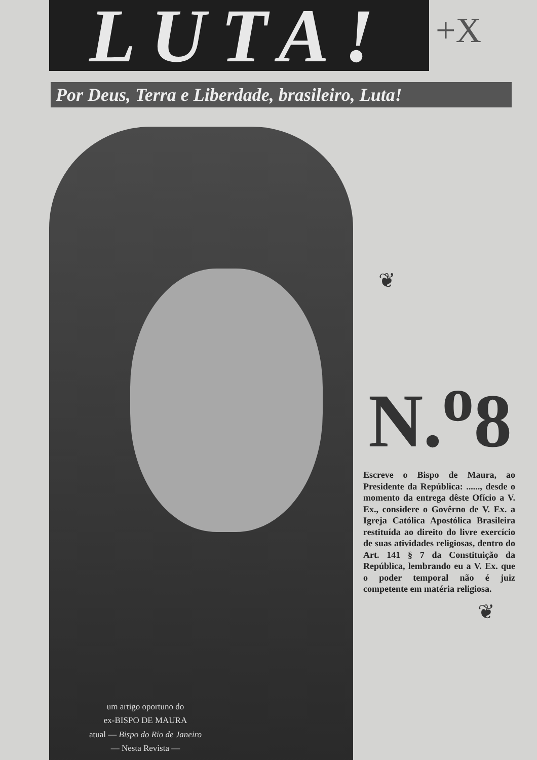LUTA!
+X
Por Deus, Terra e Liberdade, brasileiro, Luta!
❦
N.<sup>o</sup>8
Escreve o Bispo de Maura, ao Presidente da República: ......, desde o momento da entrega dêste Ofício a V. Ex., considere o Govêrno de V. Ex. a Igreja Católica Apostólica Brasileira restituída ao direito do livre exercício de suas atividades religiosas, dentro do Art. 141 § 7 da Constituição da República, lembrando eu a V. Ex. que o poder temporal não é juiz competente em matéria religiosa.
❦
um artigo oportuno do
ex-BISPO DE MAURA
atual — Bispo do Rio de Janeiro
— Nesta Revista —